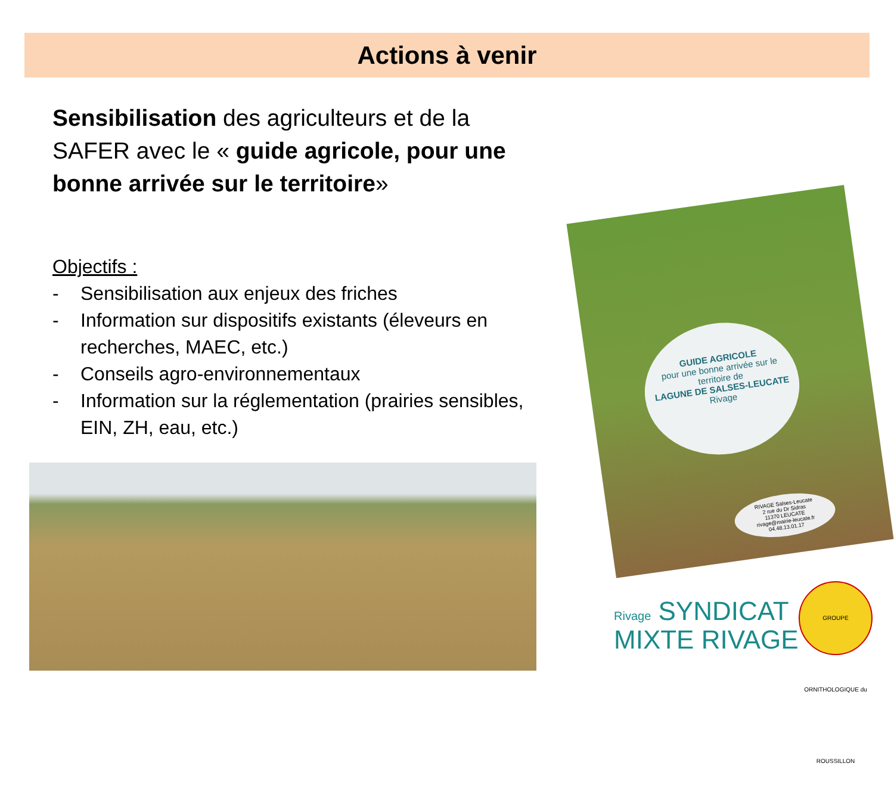Actions à venir
Sensibilisation des agriculteurs et de la SAFER avec le « guide agricole, pour une bonne arrivée sur le territoire»
Objectifs :
- Sensibilisation aux enjeux des friches
- Information sur dispositifs existants (éleveurs en recherches, MAEC, etc.)
- Conseils agro-environnementaux
- Information sur la réglementation (prairies sensibles, EIN, ZH, eau, etc.)
GUIDE AGRICOLE
pour une bonne arrivée sur le
territoire de
LAGUNE DE SALSES-LEUCATE
Rivage
RIVAGE Salses-Leucate
2 rue du Dr Sidras
11370 LEUCATE
rivage@mairie-leucate.fr
04.48.13.01.17
Rivage SYNDICAT
MIXTE RIVAGE
GROUPE ORNITHOLOGIQUE du ROUSSILLON